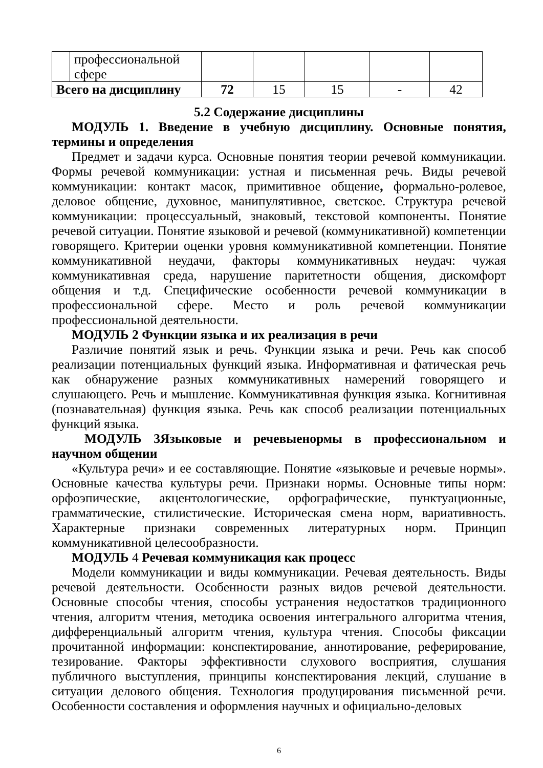| | профессиональной сфере | | | | | |
| Всего на дисциплину | | 72 | 15 | 15 | - | 42 |
5.2 Содержание дисциплины
МОДУЛЬ 1. Введение в учебную дисциплину. Основные понятия, термины и определения
Предмет и задачи курса. Основные понятия теории речевой коммуникации. Формы речевой коммуникации: устная и письменная речь. Виды речевой коммуникации: контакт масок, примитивное общение, формально-ролевое, деловое общение, духовное, манипулятивное, светское. Структура речевой коммуникации: процессуальный, знаковый, текстовой компоненты. Понятие речевой ситуации. Понятие языковой и речевой (коммуникативной) компетенции говорящего. Критерии оценки уровня коммуникативной компетенции. Понятие коммуникативной неудачи, факторы коммуникативных неудач: чужая коммуникативная среда, нарушение паритетности общения, дискомфорт общения и т.д. Специфические особенности речевой коммуникации в профессиональной сфере. Место и роль речевой коммуникации профессиональной деятельности.
МОДУЛЬ 2 Функции языка и их реализация в речи
Различие понятий язык и речь. Функции языка и речи. Речь как способ реализации потенциальных функций языка. Информативная и фатическая речь как обнаружение разных коммуникативных намерений говорящего и слушающего. Речь и мышление. Коммуникативная функция языка. Когнитивная (познавательная) функция языка. Речь как способ реализации потенциальных функций языка.
МОДУЛЬ 3Языковые и речевыенормы в профессиональном и научном общении
«Культура речи» и ее составляющие. Понятие «языковые и речевые нормы». Основные качества культуры речи. Признаки нормы. Основные типы норм: орфоэпические, акцентологические, орфографические, пунктуационные, грамматические, стилистические. Историческая смена норм, вариативность. Характерные признаки современных литературных норм. Принцип коммуникативной целесообразности.
МОДУЛЬ 4 Речевая коммуникация как процесс
Модели коммуникации и виды коммуникации. Речевая деятельность. Виды речевой деятельности. Особенности разных видов речевой деятельности. Основные способы чтения, способы устранения недостатков традиционного чтения, алгоритм чтения, методика освоения интегрального алгоритма чтения, дифференциальный алгоритм чтения, культура чтения. Способы фиксации прочитанной информации: конспектирование, аннотирование, реферирование, тезирование. Факторы эффективности слухового восприятия, слушания публичного выступления, принципы конспектирования лекций, слушание в ситуации делового общения. Технология продуцирования письменной речи. Особенности составления и оформления научных и официально-деловых
6